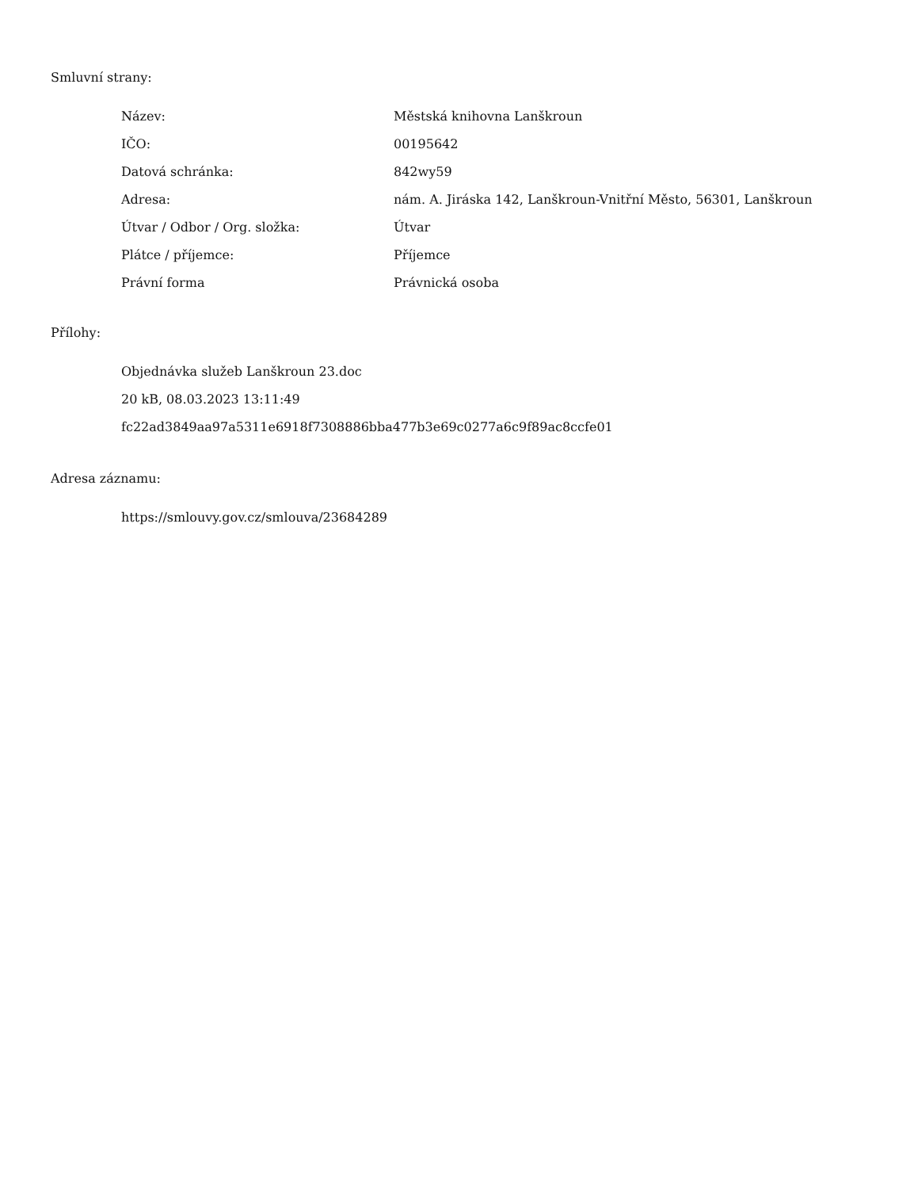Smluvní strany:
| Název: | Městská knihovna Lanškroun |
| IČO: | 00195642 |
| Datová schránka: | 842wy59 |
| Adresa: | nám. A. Jiráska 142, Lanškroun-Vnitřní Město, 56301, Lanškroun |
| Útvar / Odbor / Org. složka: | Útvar |
| Plátce / příjemce: | Příjemce |
| Právní forma | Právnická osoba |
Přílohy:
Objednávka služeb Lanškroun 23.doc
20 kB, 08.03.2023 13:11:49
fc22ad3849aa97a5311e6918f7308886bba477b3e69c0277a6c9f89ac8ccfe01
Adresa záznamu:
https://smlouvy.gov.cz/smlouva/23684289